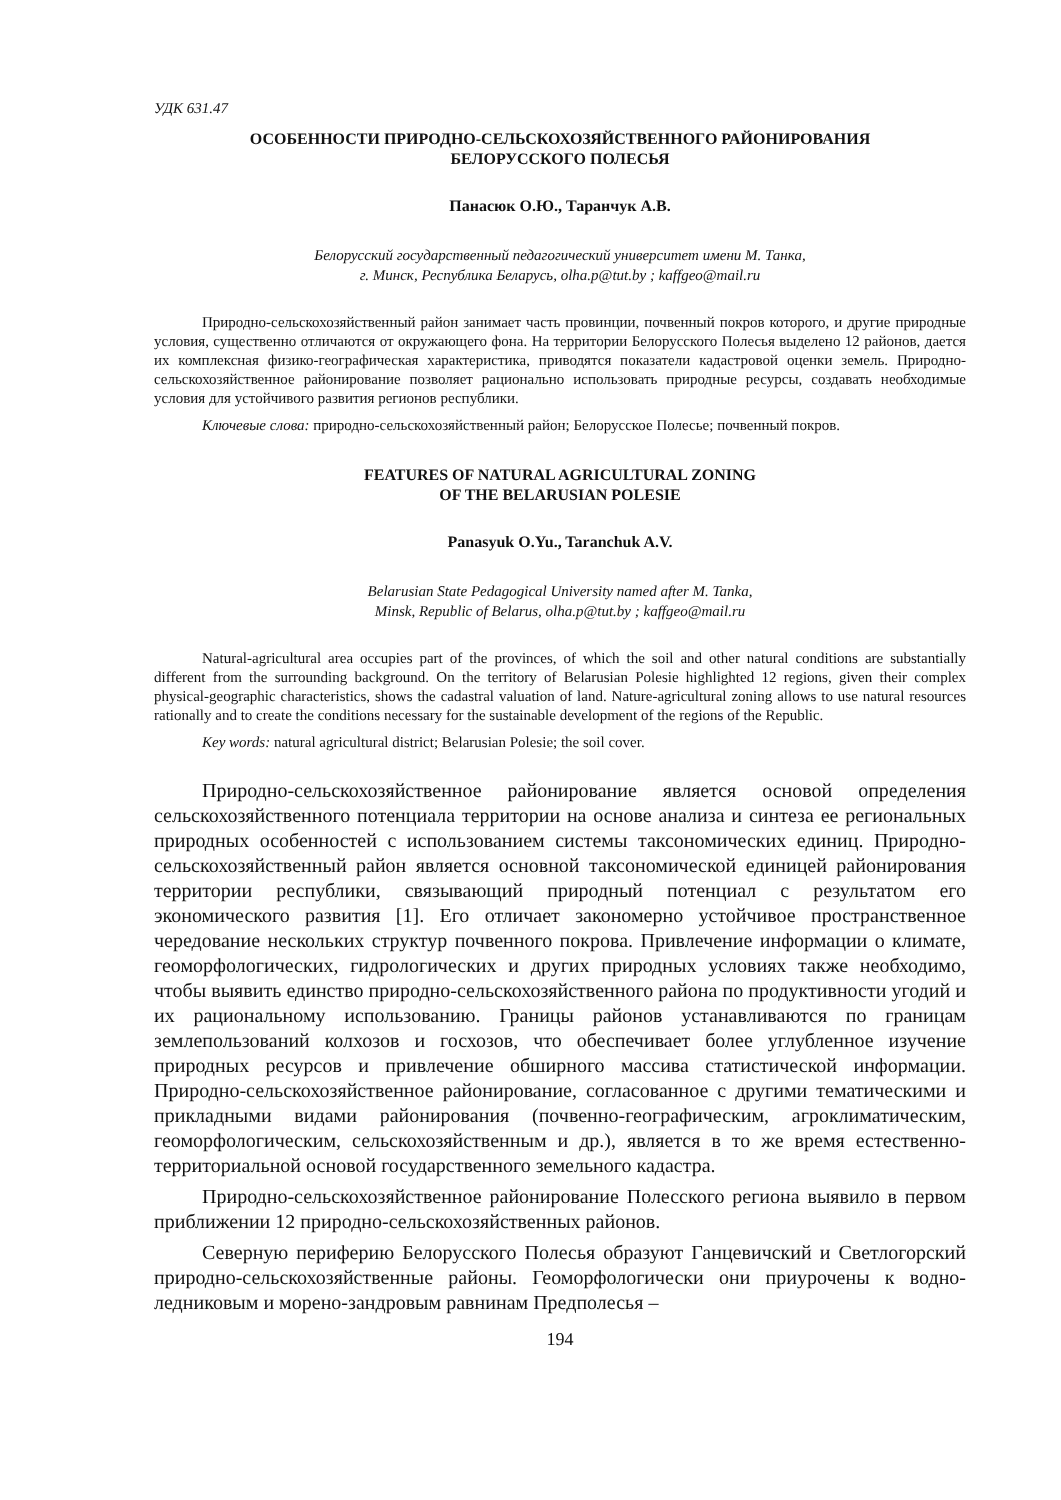УДК 631.47
ОСОБЕННОСТИ ПРИРОДНО-СЕЛЬСКОХОЗЯЙСТВЕННОГО РАЙОНИРОВАНИЯ
БЕЛОРУССКОГО ПОЛЕСЬЯ
Панасюк О.Ю., Таранчук А.В.
Белорусский государственный педагогический университет имени М. Танка,
г. Минск, Республика Беларусь, olha.p@tut.by ; kaffgeo@mail.ru
Природно-сельскохозяйственный район занимает часть провинции, почвенный покров которого, и другие природные условия, существенно отличаются от окружающего фона. На территории Белорусского Полесья выделено 12 районов, дается их комплексная физико-географическая характеристика, приводятся показатели кадастровой оценки земель. Природно-сельскохозяйственное районирование позволяет рационально использовать природные ресурсы, создавать необходимые условия для устойчивого развития регионов республики.
Ключевые слова: природно-сельскохозяйственный район; Белорусское Полесье; почвенный покров.
FEATURES OF NATURAL AGRICULTURAL ZONING
OF THE BELARUSIAN POLESIE
Panasyuk O.Yu., Taranchuk A.V.
Belarusian State Pedagogical University named after M. Tanka,
Minsk, Republic of Belarus, olha.p@tut.by ; kaffgeo@mail.ru
Natural-agricultural area occupies part of the provinces, of which the soil and other natural conditions are substantially different from the surrounding background. On the territory of Belarusian Polesie highlighted 12 regions, given their complex physical-geographic characteristics, shows the cadastral valuation of land. Nature-agricultural zoning allows to use natural resources rationally and to create the conditions necessary for the sustainable development of the regions of the Republic.
Key words: natural agricultural district; Belarusian Polesie; the soil cover.
Природно-сельскохозяйственное районирование является основой определения сельскохозяйственного потенциала территории на основе анализа и синтеза ее региональных природных особенностей с использованием системы таксономических единиц. Природно-сельскохозяйственный район является основной таксономической единицей районирования территории республики, связывающий природный потенциал с результатом его экономического развития [1]. Его отличает закономерно устойчивое пространственное чередование нескольких структур почвенного покрова. Привлечение информации о климате, геоморфологических, гидрологических и других природных условиях также необходимо, чтобы выявить единство природно-сельскохозяйственного района по продуктивности угодий и их рациональному использованию. Границы районов устанавливаются по границам землепользований колхозов и госхозов, что обеспечивает более углубленное изучение природных ресурсов и привлечение обширного массива статистической информации. Природно-сельскохозяйственное районирование, согласованное с другими тематическими и прикладными видами районирования (почвенно-географическим, агроклиматическим, геоморфологическим, сельскохозяйственным и др.), является в то же время естественно-территориальной основой государственного земельного кадастра.
Природно-сельскохозяйственное районирование Полесского региона выявило в первом приближении 12 природно-сельскохозяйственных районов.
Северную периферию Белорусского Полесья образуют Ганцевичский и Светлогорский природно-сельскохозяйственные районы. Геоморфологически они приурочены к водно-ледниковым и морено-зандровым равнинам Предполесья –
194